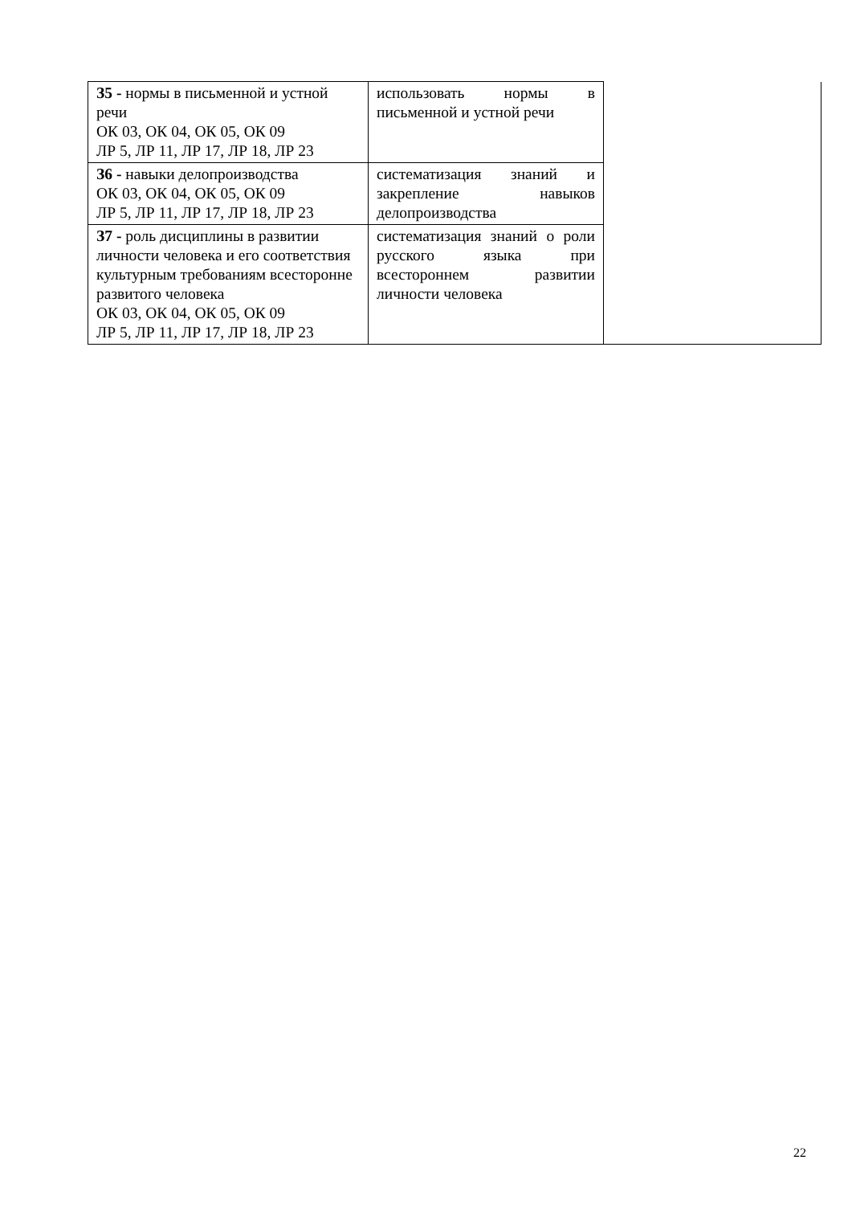| З5 - нормы в письменной и устной речи ОК 03, ОК 04, ОК 05, ОК 09 ЛР 5, ЛР 11, ЛР 17, ЛР 18, ЛР 23 | использовать нормы в письменной и устной речи | |
| З6 - навыки делопроизводства ОК 03, ОК 04, ОК 05, ОК 09 ЛР 5, ЛР 11, ЛР 17, ЛР 18, ЛР 23 | систематизация знаний и закрепление навыков делопроизводства | |
| З7 - роль дисциплины в развитии личности человека и его соответствия культурным требованиям всесторонне развитого человека ОК 03, ОК 04, ОК 05, ОК 09 ЛР 5, ЛР 11, ЛР 17, ЛР 18, ЛР 23 | систематизация знаний о роли русского языка при всестороннем развитии личности человека | |
22